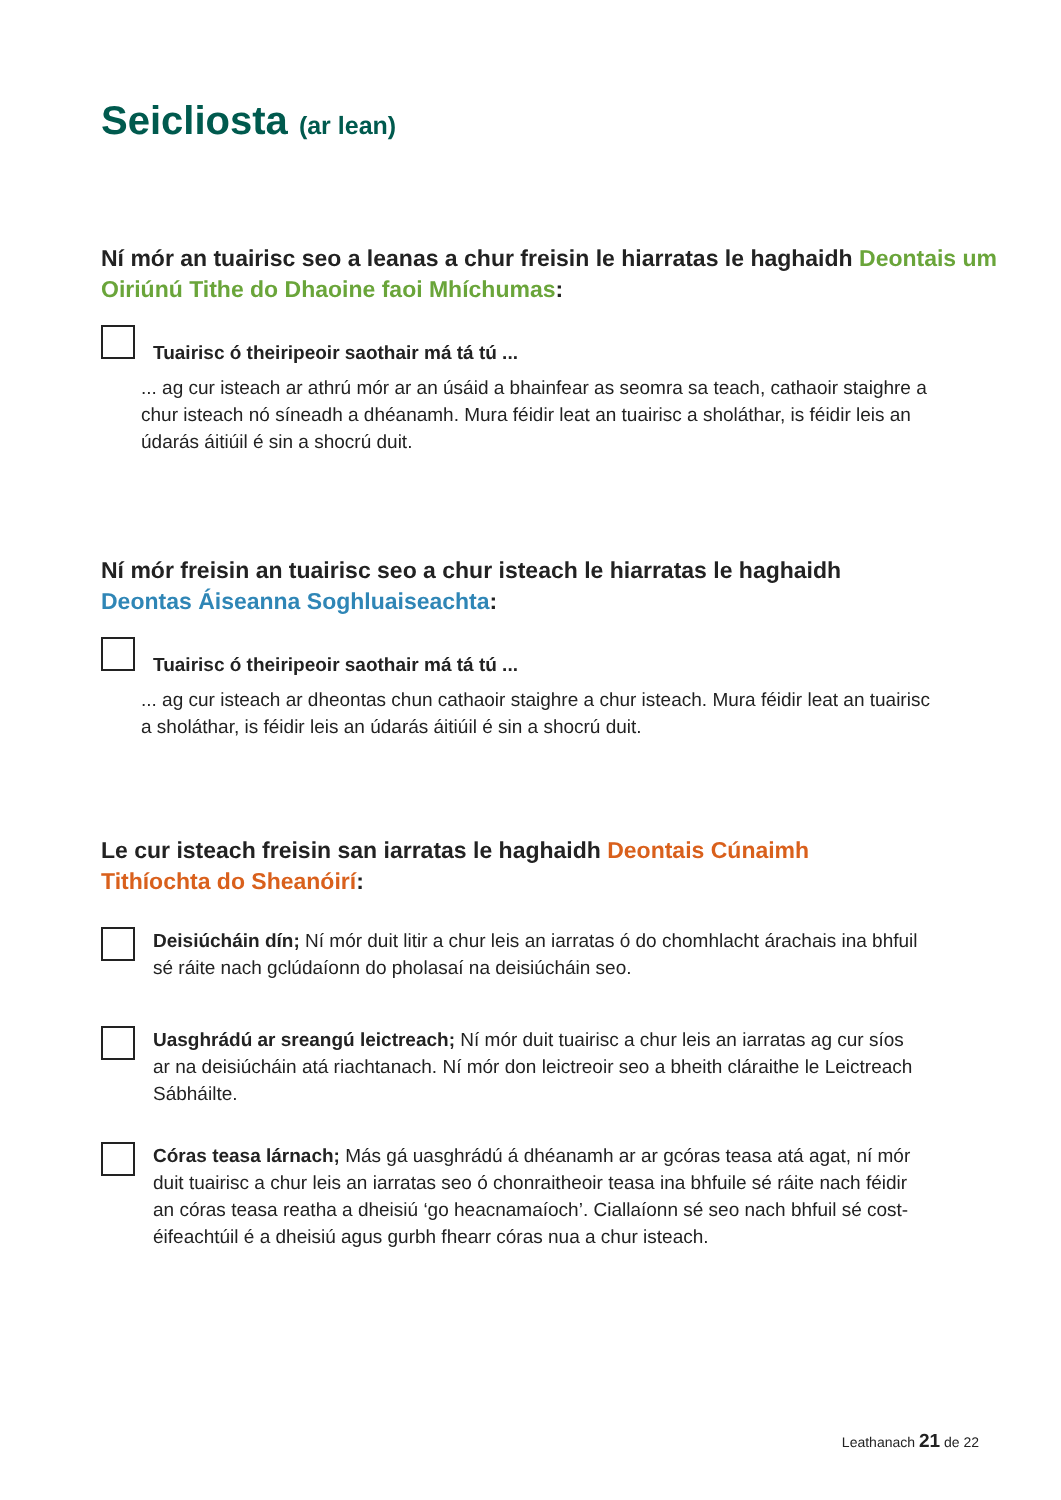Seicliosta (ar lean)
Ní mór an tuairisc seo a leanas a chur freisin le hiarratas le haghaidh Deontais um Oiriúnú Tithe do Dhaoine faoi Mhíchumas:
Tuairisc ó theiripeoir saothair má tá tú ...
... ag cur isteach ar athrú mór ar an úsáid a bhainfear as seomra sa teach, cathaoir staighre a chur isteach nó síneadh a dhéanamh. Mura féidir leat an tuairisc a sholáthar, is féidir leis an údarás áitiúil é sin a shocrú duit.
Ní mór freisin an tuairisc seo a chur isteach le hiarratas le haghaidh
Deontas Áiseanna Soghluaiseachta:
Tuairisc ó theiripeoir saothair má tá tú ...
... ag cur isteach ar dheontas chun cathaoir staighre a chur isteach. Mura féidir leat an tuairisc a sholáthar, is féidir leis an údarás áitiúil é sin a shocrú duit.
Le cur isteach freisin san iarratas le haghaidh Deontais Cúnaimh Tithíochta do Sheanóirí:
Deisiúcháin dín; Ní mór duit litir a chur leis an iarratas ó do chomhlacht árachais ina bhfuil sé ráite nach gclúdaíonn do pholasaí na deisiúcháin seo.
Uasghrádú ar sreangú leictreach; Ní mór duit tuairisc a chur leis an iarratas ag cur síos ar na deisiúcháin atá riachtanach. Ní mór don leictreoir seo a bheith cláraithe le Leictreach Sábháilte.
Córas teasa lárnach; Más gá uasghrádú á dhéanamh ar ar gcóras teasa atá agat, ní mór duit tuairisc a chur leis an iarratas seo ó chonraitheoir teasa ina bhfuile sé ráite nach féidir an córas teasa reatha a dheisiú ‘go heacnamaíoch’. Ciallaíonn sé seo nach bhfuil sé cost-éifeachtúil é a dheisiú agus gurbh fhearr córas nua a chur isteach.
Leathanach 21 de 22